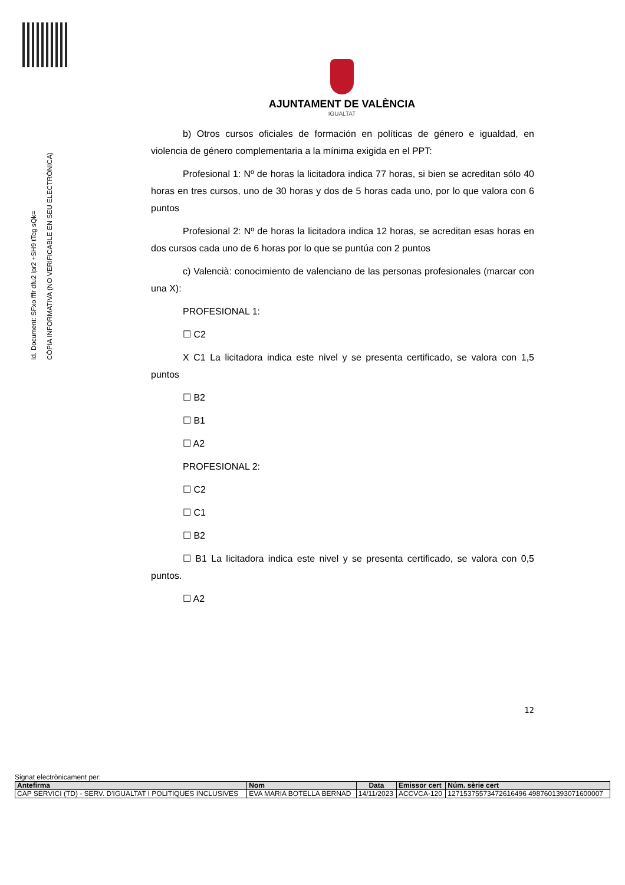Id. Document: SFxo fffr dfu2 lpr2 +SH9 tTcg sQk=
CÒPIA INFORMATIVA (NO VERIFICABLE EN SEU ELECTRÒNICA)
AJUNTAMENT DE VALÈNCIA
IGUALTAT
b) Otros cursos oficiales de formación en políticas de género e igualdad, en violencia de género complementaria a la mínima exigida en el PPT:
Profesional 1: Nº de horas la licitadora indica 77 horas, si bien se acreditan sólo 40 horas en tres cursos, uno de 30 horas y dos de 5 horas cada uno, por lo que valora con 6 puntos
Profesional 2: Nº de horas la licitadora indica 12 horas, se acreditan esas horas en dos cursos cada uno de 6 horas por lo que se puntúa con 2 puntos
c) Valencià: conocimiento de valenciano de las personas profesionales (marcar con una X):
PROFESIONAL 1:
☐ C2
X C1 La licitadora indica este nivel y se presenta certificado, se valora con 1,5 puntos
☐ B2
☐ B1
☐ A2
PROFESIONAL 2:
☐ C2
☐ C1
☐ B2
☐ B1 La licitadora indica este nivel y se presenta certificado, se valora con 0,5 puntos.
☐ A2
12
Signat electrònicament per:
| Antefirma | Nom | Data | Emissor cert | Núm. sèrie cert |
| --- | --- | --- | --- | --- |
| CAP SERVICI (TD) - SERV. D'IGUALTAT I POLITIQUES INCLUSIVES | EVA MARIA BOTELLA BERNAD | 14/11/2023 | ACCVCA-120 | 12715375573472616496 4987601393071600007 |